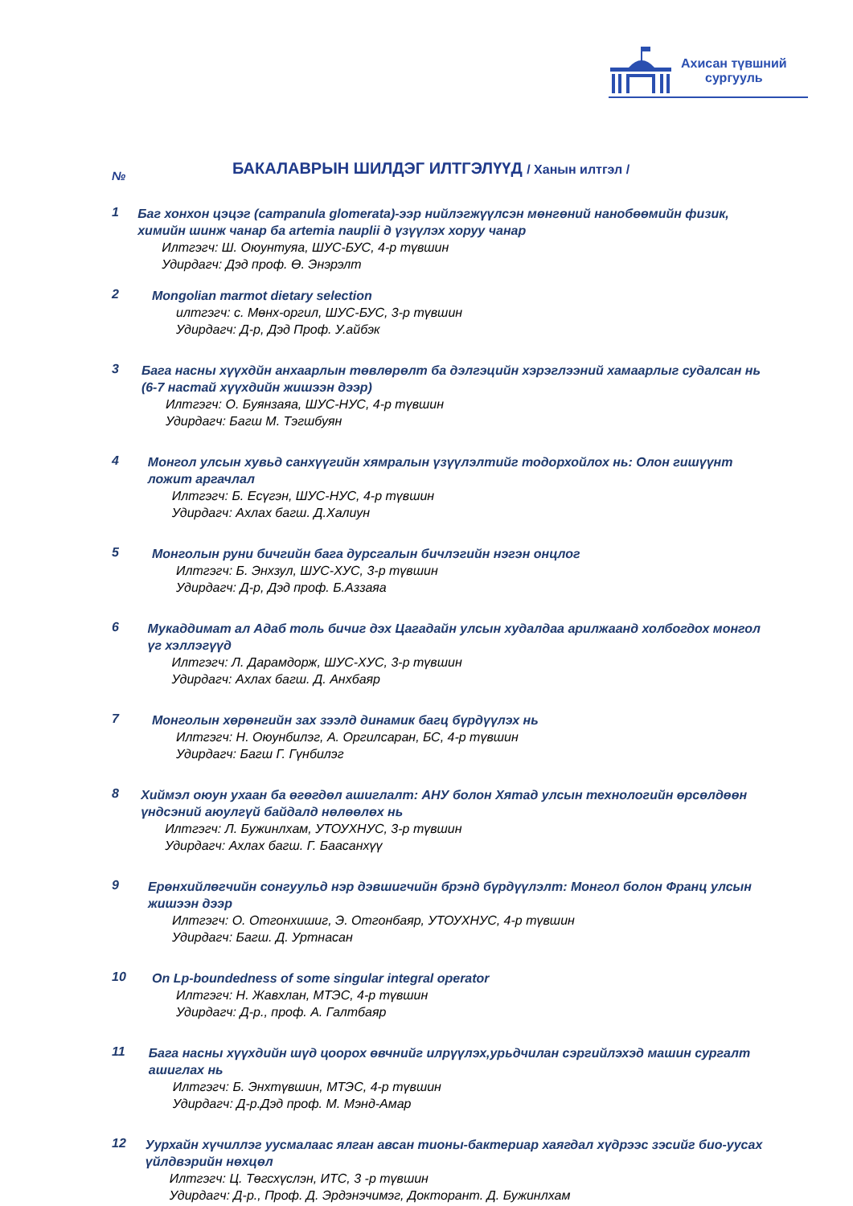Ахисан түвшний
сургууль
№
БАКАЛАВРЫН ШИЛДЭГ ИЛТГЭЛҮҮД / Ханын илтгэл /
1
Баг хонхон цэцэг (campanula glomerata)-ээр нийлэгжүүлсэн мөнгөний нанобөөмийн физик, химийн шинж чанар ба artemia nauplii д үзүүлэх хоруу чанар
Илтгэгч: Ш. Оюунтуяа, ШУС-БУС, 4-р түвшин
Удирдагч: Дэд проф. Ө. Энэрэлт
2
Mongolian marmot dietary selection
илтгэгч: с. Мөнх-оргил, ШУС-БУС, 3-р түвшин
Удирдагч: Д-р, Дэд Проф. У.айбэк
3
Бага насны хүүхдйн анхаарлын төвлөрөлт ба дэлгэцийн хэрэглээний хамаарлыг судалсан нь (6-7 настай хүүхдийн жишээн дээр)
Илтгэгч: О. Буянзаяа, ШУС-НУС, 4-р түвшин
Удирдагч: Багш М. Тэгшбуян
4
Монгол улсын хувьд санхүүгийн хямралын үзүүлэлтийг тодорхойлох нь: Олон гишүүнт ложит аргачлал
Илтгэгч: Б. Есүгэн, ШУС-НУС, 4-р түвшин
Удирдагч: Ахлах багш. Д.Халиун
5
Монголын руни бичгийн бага дурсгалын бичлэгийн нэгэн онцлог
Илтгэгч: Б. Энхзул, ШУС-ХУС, 3-р түвшин
Удирдагч: Д-р, Дэд проф. Б.Аззаяа
6
Мукаддимат ал Адаб толь бичиг дэх Цагадайн улсын худалдаа арилжаанд холбогдох монгол үг хэллэгүүд
Илтгэгч: Л. Дарамдорж, ШУС-ХУС, 3-р түвшин
Удирдагч: Ахлах багш. Д. Анхбаяр
7
Монголын хөрөнгийн зах зээлд динамик багц бүрдүүлэх нь
Илтгэгч: Н. Оюунбилэг, А. Оргилсаран, БС, 4-р түвшин
Удирдагч: Багш Г. Гүнбилэг
8
Хиймэл оюун ухаан ба өгөгдөл ашиглалт: АНУ болон Хятад улсын технологийн өрсөлдөөн үндсэний аюулгүй байдалд нөлөөлөх нь
Илтгэгч: Л. Бужинлхам, УТОУХНУС, 3-р түвшин
Удирдагч: Ахлах багш. Г. Баасанхүү
9
Ерөнхийлөгчийн сонгуульд нэр дэвшигчийн брэнд бүрдүүлэлт: Монгол болон Франц улсын жишээн дээр
Илтгэгч: О. Отгонхишиг, Э. Отгонбаяр, УТОУХНУС, 4-р түвшин
Удирдагч: Багш. Д. Уртнасан
10
On Lp-boundedness of some singular integral operator
Илтгэгч: Н. Жавхлан, МТЭС, 4-р түвшин
Удирдагч: Д-р., проф. А. Галтбаяр
11
Бага насны хүүхдийн шүд цоорох өвчнийг илрүүлэх,урьдчилан сэргийлэхэд машин сургалт ашиглах нь
Илтгэгч: Б. Энхтүвшин, МТЭС, 4-р түвшин
Удирдагч: Д-р.Дэд проф. М. Мэнд-Амар
12
Уурхайн хүчиллэг уусмалаас ялган авсан тионы-бактериар хаягдал хүдрээс зэсийг био-уусах үйлдвэрийн нөхцөл
Илтгэгч: Ц. Төгсхүслэн, ИТС, 3 -р түвшин
Удирдагч: Д-р., Проф. Д. Эрдэнэчимэг, Докторант. Д. Бужинлхам